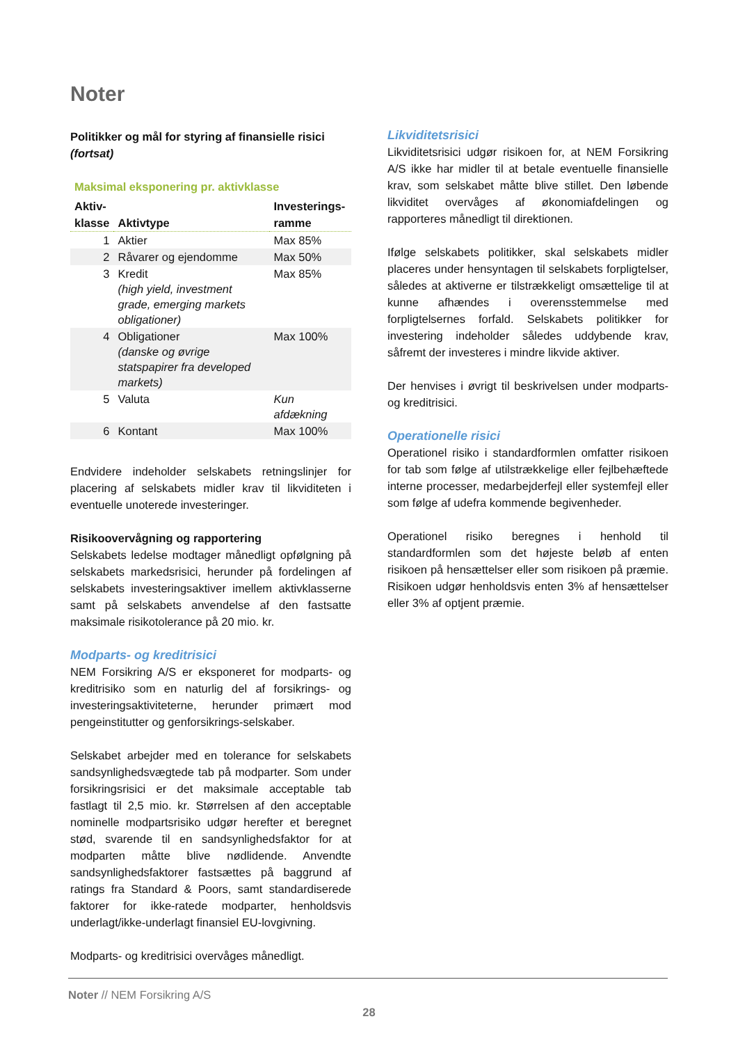Noter
Politikker og mål for styring af finansielle risici (fortsat)
Maksimal eksponering pr. aktivklasse
| Aktiv- klasse | Aktivtype | Investerings- ramme |
| --- | --- | --- |
| 1 | Aktier | Max 85% |
| 2 | Råvarer og ejendomme | Max 50% |
| 3 | Kredit (high yield, investment grade, emerging markets obligationer) | Max 85% |
| 4 | Obligationer (danske og øvrige statspapirer fra developed markets) | Max 100% |
| 5 | Valuta | Kun afdækning |
| 6 | Kontant | Max 100% |
Endvidere indeholder selskabets retningslinjer for placering af selskabets midler krav til likviditeten i eventuelle unoterede investeringer.
Risikoovervågning og rapportering
Selskabets ledelse modtager månedligt opfølgning på selskabets markedsrisici, herunder på fordelingen af selskabets investeringsaktiver imellem aktivklasserne samt på selskabets anvendelse af den fastsatte maksimale risikotolerance på 20 mio. kr.
Modparts- og kreditrisici
NEM Forsikring A/S er eksponeret for modparts- og kreditrisiko som en naturlig del af forsikrings- og investeringsaktiviteterne, herunder primært mod pengeinstitutter og genforsikrings-selskaber.
Selskabet arbejder med en tolerance for selskabets sandsynlighedsvægtede tab på modparter. Som under forsikringsrisici er det maksimale acceptable tab fastlagt til 2,5 mio. kr. Størrelsen af den acceptable nominelle modpartsrisiko udgør herefter et beregnet stød, svarende til en sandsynlighedsfaktor for at modparten måtte blive nødlidende. Anvendte sandsynlighedsfaktorer fastsættes på baggrund af ratings fra Standard & Poors, samt standardiserede faktorer for ikke-ratede modparter, henholdsvis underlagt/ikke-underlagt finansiel EU-lovgivning.
Modparts- og kreditrisici overvåges månedligt.
Likviditetsrisici
Likviditetsrisici udgør risikoen for, at NEM Forsikring A/S ikke har midler til at betale eventuelle finansielle krav, som selskabet måtte blive stillet. Den løbende likviditet overvåges af økonomiafdelingen og rapporteres månedligt til direktionen.
Ifølge selskabets politikker, skal selskabets midler placeres under hensyntagen til selskabets forpligtelser, således at aktiverne er tilstrækkeligt omsættelige til at kunne afhændes i overensstemmelse med forpligtelsernes forfald. Selskabets politikker for investering indeholder således uddybende krav, såfremt der investeres i mindre likvide aktiver.
Der henvises i øvrigt til beskrivelsen under modparts- og kreditrisici.
Operationelle risici
Operationel risiko i standardformlen omfatter risikoen for tab som følge af utilstrækkelige eller fejlbehæftede interne processer, medarbejderfejl eller systemfejl eller som følge af udefra kommende begivenheder.
Operationel risiko beregnes i henhold til standardformlen som det højeste beløb af enten risikoen på hensættelser eller som risikoen på præmie. Risikoen udgør henholdsvis enten 3% af hensættelser eller 3% af optjent præmie.
Noter // NEM Forsikring A/S
28